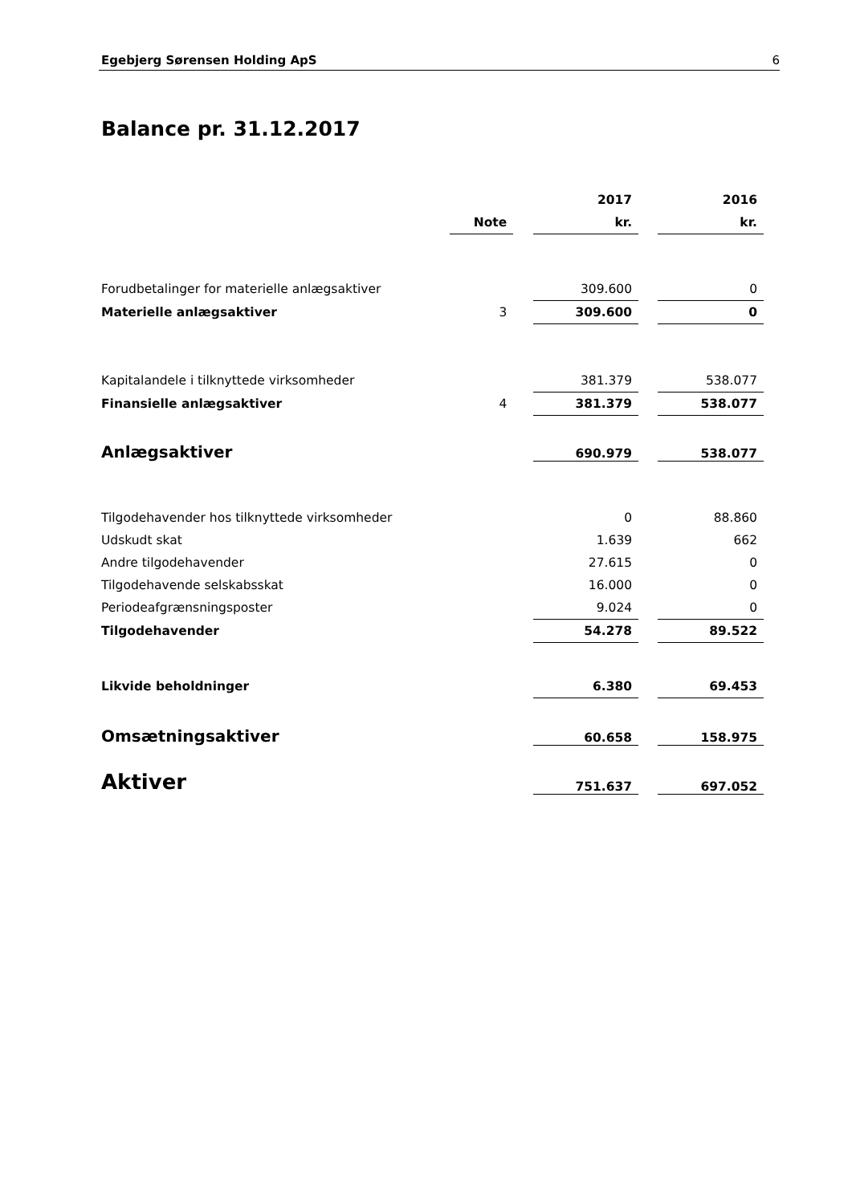Egebjerg Sørensen Holding ApS 6
Balance pr. 31.12.2017
| | | | 2017 | | 2016 |
| --- | --- | --- | --- | --- | --- |
| | Note | | kr. | | kr. |
| Forudbetalinger for materielle anlægsaktiver | | | 309.600 | | 0 |
| Materielle anlægsaktiver | 3 | | 309.600 | | 0 |
| Kapitalandele i tilknyttede virksomheder | | | 381.379 | | 538.077 |
| Finansielle anlægsaktiver | 4 | | 381.379 | | 538.077 |
| Anlægsaktiver | | | 690.979 | | 538.077 |
| Tilgodehavender hos tilknyttede virksomheder | | | 0 | | 88.860 |
| Udskudt skat | | | 1.639 | | 662 |
| Andre tilgodehavender | | | 27.615 | | 0 |
| Tilgodehavende selskabsskat | | | 16.000 | | 0 |
| Periodeafgrænsningsposter | | | 9.024 | | 0 |
| Tilgodehavender | | | 54.278 | | 89.522 |
| Likvide beholdninger | | | 6.380 | | 69.453 |
| Omsætningsaktiver | | | 60.658 | | 158.975 |
| Aktiver | | | 751.637 | | 697.052 |